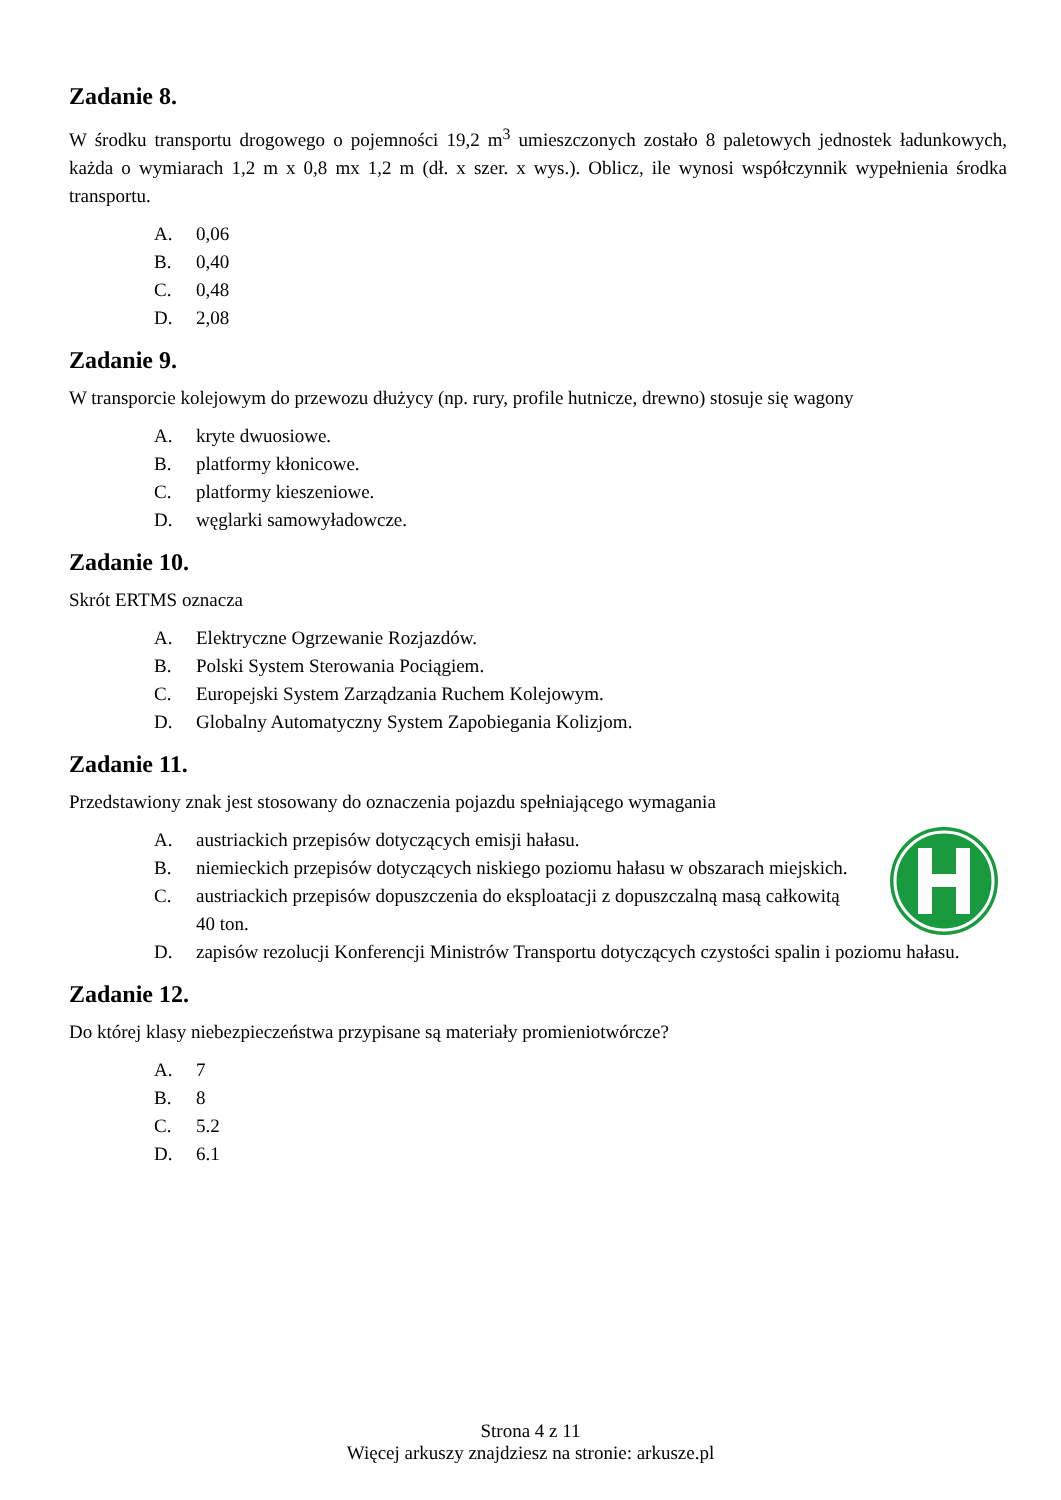Zadanie 8.
W środku transportu drogowego o pojemności 19,2 m<sup>3</sup> umieszczonych zostało 8 paletowych jednostek ładunkowych, każda o wymiarach 1,2 m x 0,8 mx 1,2 m (dł. x szer. x wys.). Oblicz, ile wynosi współczynnik wypełnienia środka transportu.
A. 0,06
B. 0,40
C. 0,48
D. 2,08
Zadanie 9.
W transporcie kolejowym do przewozu dłużycy (np. rury, profile hutnicze, drewno) stosuje się wagony
A. kryte dwuosiowe.
B. platformy kłonicowe.
C. platformy kieszeniowe.
D. węglarki samowyładowcze.
Zadanie 10.
Skrót ERTMS oznacza
A. Elektryczne Ogrzewanie Rozjazdów.
B. Polski System Sterowania Pociągiem.
C. Europejski System Zarządzania Ruchem Kolejowym.
D. Globalny Automatyczny System Zapobiegania Kolizjom.
Zadanie 11.
Przedstawiony znak jest stosowany do oznaczenia pojazdu spełniającego wymagania
A. austriackich przepisów dotyczących emisji hałasu.
B. niemieckich przepisów dotyczących niskiego poziomu hałasu w obszarach miejskich.
C. austriackich przepisów dopuszczenia do eksploatacji z dopuszczalną masą całkowitą 40 ton.
D. zapisów rezolucji Konferencji Ministrów Transportu dotyczących czystości spalin i poziomu hałasu.
Zadanie 12.
Do której klasy niebezpieczeństwa przypisane są materiały promieniotwórcze?
A. 7
B. 8
C. 5.2
D. 6.1
Strona 4 z 11
Więcej arkuszy znajdziesz na stronie: arkusze.pl